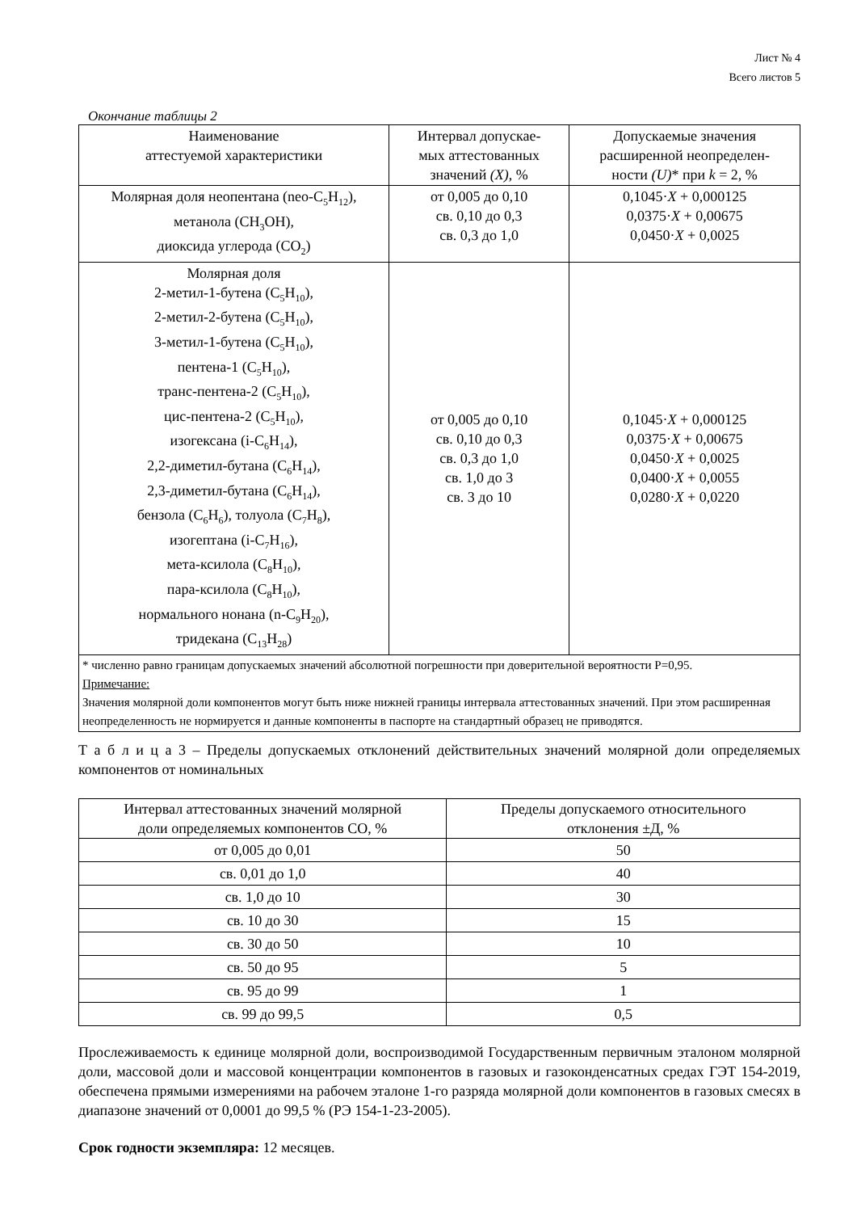Лист № 4
Всего листов 5
Окончание таблицы 2
| Наименование аттестуемой характеристики | Интервал допускае- мых аттестованных значений (X) , % | Допускаемые значения расширенной неопределен- ности (U) * при k = 2, % |
| --- | --- | --- |
| Молярная доля неопентана (neo-C<sub>5</sub>H<sub>12</sub>), метанола (CH<sub>3</sub>OH), диоксида углерода (CO<sub>2</sub>) | от 0,005 до 0,10 св. 0,10 до 0,3 св. 0,3 до 1,0 | 0,1045· X + 0,000125 0,0375· X + 0,00675 0,0450· X + 0,0025 |
| Молярная доля 2-метил-1-бутена (C<sub>5</sub>H<sub>10</sub>), 2-метил-2-бутена (C<sub>5</sub>H<sub>10</sub>), 3-метил-1-бутена (C<sub>5</sub>H<sub>10</sub>), пентена-1 (C<sub>5</sub>H<sub>10</sub>), транс-пентена-2 (C<sub>5</sub>H<sub>10</sub>), цис-пентена-2 (C<sub>5</sub>H<sub>10</sub>), изогексана (i-C<sub>6</sub>H<sub>14</sub>), 2,2-диметил-бутана (C<sub>6</sub>H<sub>14</sub>), 2,3-диметил-бутана (C<sub>6</sub>H<sub>14</sub>), бензола (C<sub>6</sub>H<sub>6</sub>), толуола (C<sub>7</sub>H<sub>8</sub>), изогептана (i-C<sub>7</sub>H<sub>16</sub>), мета-ксилола (C<sub>8</sub>H<sub>10</sub>), пара-ксилола (C<sub>8</sub>H<sub>10</sub>), нормального нонана (n-C<sub>9</sub>H<sub>20</sub>), тридекана (C<sub>13</sub>H<sub>28</sub>) | от 0,005 до 0,10 св. 0,10 до 0,3 св. 0,3 до 1,0 св. 1,0 до 3 св. 3 до 10 | 0,1045· X + 0,000125 0,0375· X + 0,00675 0,0450· X + 0,0025 0,0400· X + 0,0055 0,0280· X + 0,0220 |
| * численно равно границам допускаемых значений абсолютной погрешности при доверительной вероятности P=0,95. Примечание: Значения молярной доли компонентов могут быть ниже нижней границы интервала аттестованных значений. При этом расширенная неопределенность не нормируется и данные компоненты в паспорте на стандартный образец не приводятся. | | |
Т а б л и ц а 3 – Пределы допускаемых отклонений действительных значений молярной доли определяемых компонентов от номинальных
| Интервал аттестованных значений молярной доли определяемых компонентов СО, % | Пределы допускаемого относительного отклонения ±Д, % |
| --- | --- |
| от 0,005 до 0,01 | 50 |
| св. 0,01 до 1,0 | 40 |
| св. 1,0 до 10 | 30 |
| св. 10 до 30 | 15 |
| св. 30 до 50 | 10 |
| св. 50 до 95 | 5 |
| св. 95 до 99 | 1 |
| св. 99 до 99,5 | 0,5 |
Прослеживаемость к единице молярной доли, воспроизводимой Государственным первичным эталоном молярной доли, массовой доли и массовой концентрации компонентов в газовых и газоконденсатных средах ГЭТ 154-2019, обеспечена прямыми измерениями на рабочем эталоне 1-го разряда молярной доли компонентов в газовых смесях в диапазоне значений от 0,0001 до 99,5 % (РЭ 154-1-23-2005).
Срок годности экземпляра: 12 месяцев.